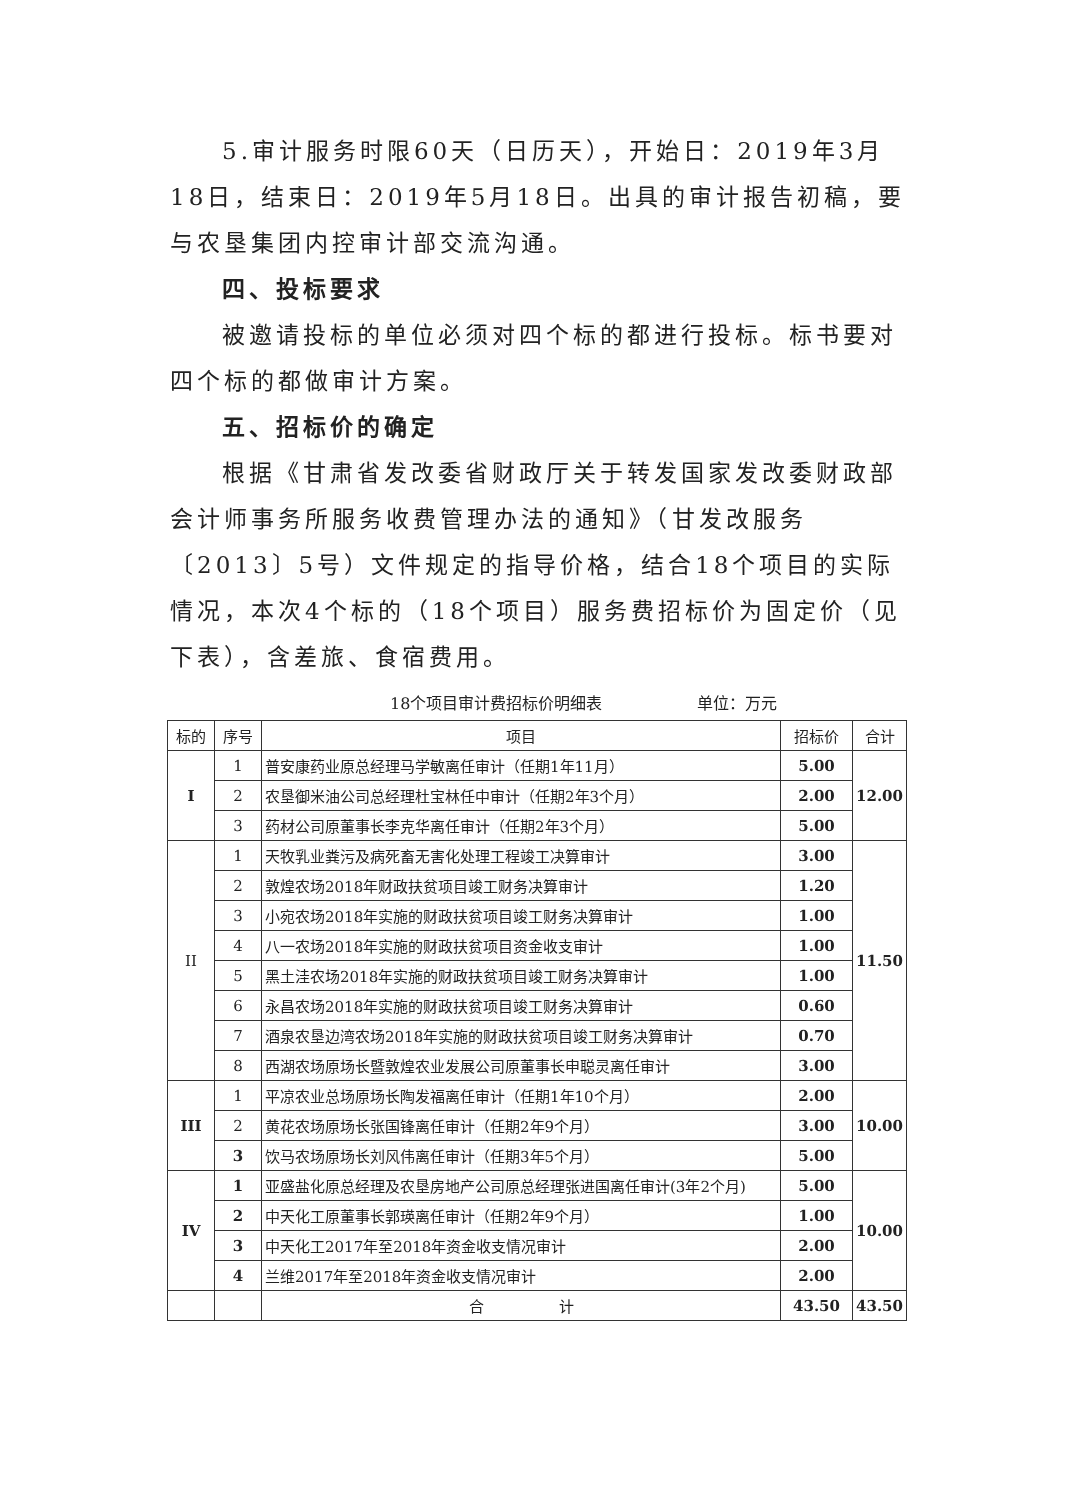5.审计服务时限60天（日历天），开始日：2019年3月18日，结束日：2019年5月18日。出具的审计报告初稿，要与农垦集团内控审计部交流沟通。
四、投标要求
被邀请投标的单位必须对四个标的都进行投标。标书要对四个标的都做审计方案。
五、招标价的确定
根据《甘肃省发改委省财政厅关于转发国家发改委财政部会计师事务所服务收费管理办法的通知》（甘发改服务〔2013〕5号）文件规定的指导价格，结合18个项目的实际情况，本次4个标的（18个项目）服务费招标价为固定价（见下表），含差旅、食宿费用。
18个项目审计费招标价明细表 单位：万元
| 标的 | 序号 | 项目 | 招标价 | 合计 |
| --- | --- | --- | --- | --- |
| I | 1 | 普安康药业原总经理马学敏离任审计（任期1年11月） | 5.00 | 12.00 |
| | 2 | 农垦御米油公司总经理杜宝林任中审计（任期2年3个月） | 2.00 | |
| | 3 | 药材公司原董事长李克华离任审计（任期2年3个月） | 5.00 | |
| II | 1 | 天牧乳业粪污及病死畜无害化处理工程竣工决算审计 | 3.00 | 11.50 |
| | 2 | 敦煌农场2018年财政扶贫项目竣工财务决算审计 | 1.20 | |
| | 3 | 小宛农场2018年实施的财政扶贫项目竣工财务决算审计 | 1.00 | |
| | 4 | 八一农场2018年实施的财政扶贫项目资金收支审计 | 1.00 | |
| | 5 | 黑土洼农场2018年实施的财政扶贫项目竣工财务决算审计 | 1.00 | |
| | 6 | 永昌农场2018年实施的财政扶贫项目竣工财务决算审计 | 0.60 | |
| | 7 | 酒泉农垦边湾农场2018年实施的财政扶贫项目竣工财务决算审计 | 0.70 | |
| | 8 | 西湖农场原场长暨敦煌农业发展公司原董事长申聪灵离任审计 | 3.00 | |
| III | 1 | 平凉农业总场原场长陶发福离任审计（任期1年10个月） | 2.00 | 10.00 |
| | 2 | 黄花农场原场长张国锋离任审计（任期2年9个月） | 3.00 | |
| | 3 | 饮马农场原场长刘风伟离任审计（任期3年5个月） | 5.00 | |
| IV | 1 | 亚盛盐化原总经理及农垦房地产公司原总经理张进国离任审计(3年2个月) | 5.00 | 10.00 |
| | 2 | 中天化工原董事长郭瑛离任审计（任期2年9个月） | 1.00 | |
| | 3 | 中天化工2017年至2018年资金收支情况审计 | 2.00 | |
| | 4 | 兰维2017年至2018年资金收支情况审计 | 2.00 | |
| | | 合 计 | 43.50 | 43.50 |